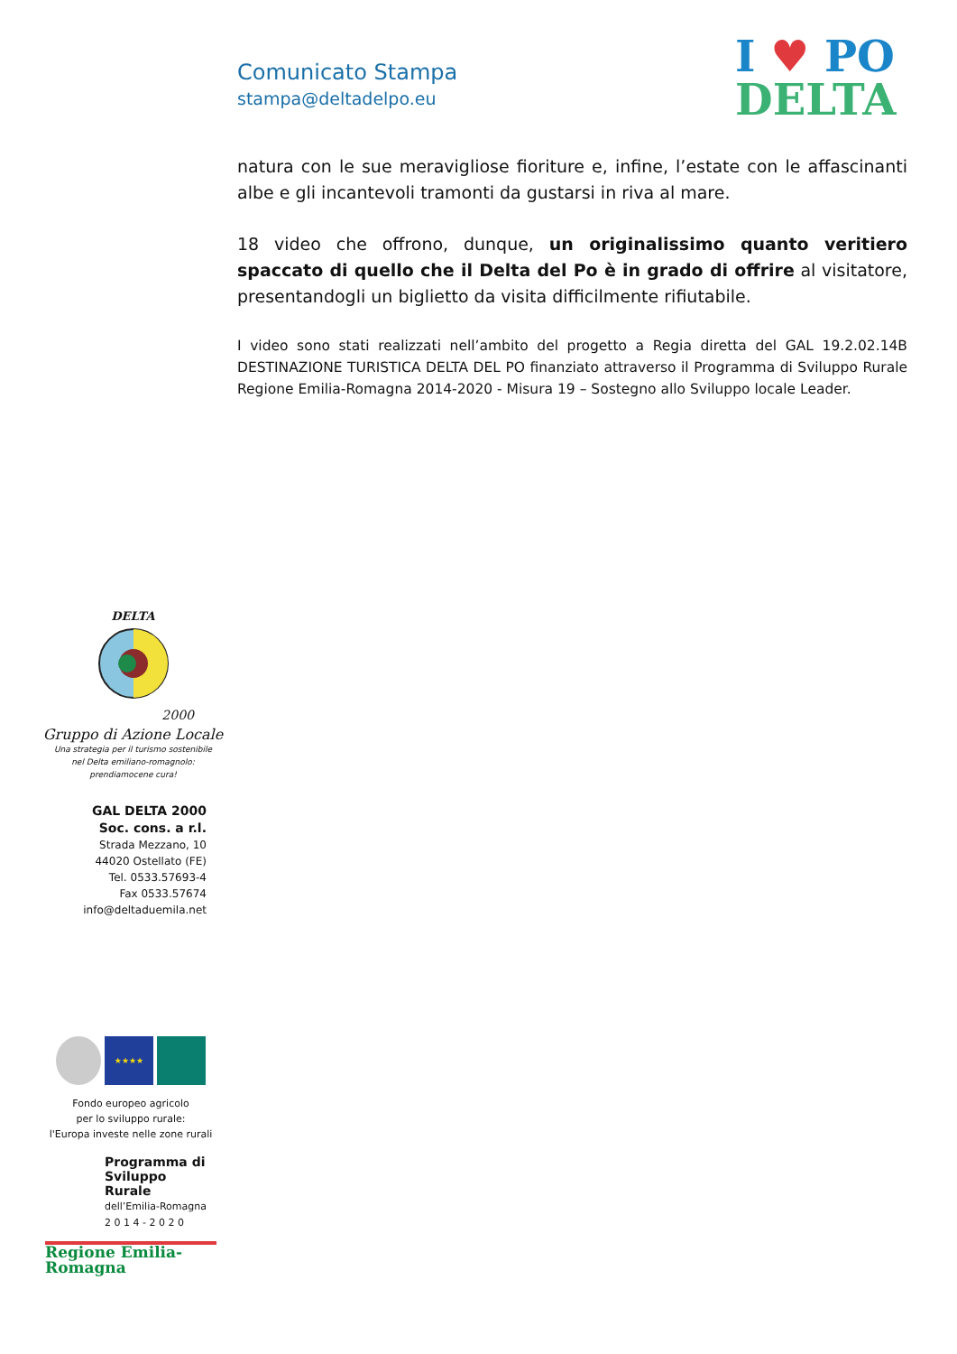Comunicato Stampa
stampa@deltadelpo.eu
I ♥ PO
DELTA
natura con le sue meravigliose fioriture e, infine, l’estate con le affascinanti albe e gli incantevoli tramonti da gustarsi in riva al mare.
18 video che offrono, dunque, un originalissimo quanto veritiero spaccato di quello che il Delta del Po è in grado di offrire al visitatore, presentandogli un biglietto da visita difficilmente rifiutabile.
I video sono stati realizzati nell’ambito del progetto a Regia diretta del GAL 19.2.02.14B DESTINAZIONE TURISTICA DELTA DEL PO finanziato attraverso il Programma di Sviluppo Rurale Regione Emilia-Romagna 2014-2020 - Misura 19 – Sostegno allo Sviluppo locale Leader.
DELTA
2000
Gruppo di Azione Locale
Una strategia per il turismo sostenibile
nel Delta emiliano-romagnolo:
prendiamocene cura!
GAL DELTA 2000
Soc. cons. a r.l.
Strada Mezzano, 10
44020 Ostellato (FE)
Tel. 0533.57693-4
Fax 0533.57674
info@deltaduemila.net
★★★★
Fondo europeo agricolo
per lo sviluppo rurale:
l'Europa investe nelle zone rurali
Programma di
Sviluppo Rurale
dell’Emilia-Romagna
2 0 1 4 - 2 0 2 0
Regione Emilia-Romagna